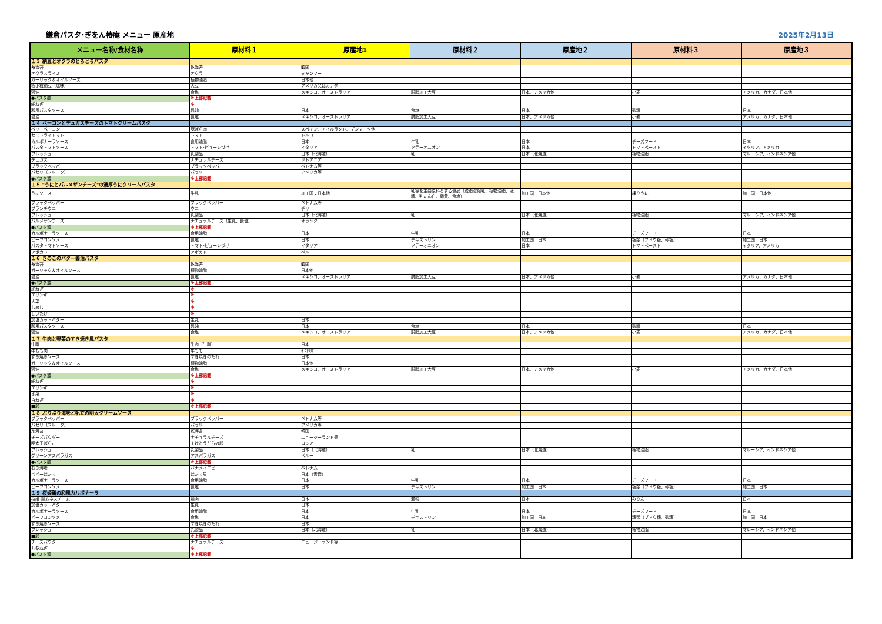鎌倉パスタ･ぎをん椿庵 メニュー 原産地 2025年2月13日
| メニュー名称/食材名称 | 原材料１ | 原産地1 | 原材料２ | 原産地２ | 原材料３ | 原産地３ |
| --- | --- | --- | --- | --- | --- | --- |
| １３ 納豆とオクラのとろとろパスタ | | | | | | |
| 糸海苔 | 乾海苔 | 韓国 | | | | |
| オクラスライス | オクラ | ミャンマー | | | | |
| ガーリック＆オイルソース | 植物油脂 | 日本他 | | | | |
| 極小粒納豆（塩味） | 大豆 | アメリカ又はカナダ | | | | |
| 醤油 | 食塩 | メキシコ、オーストラリア | 脱脂加工大豆 | 日本、アメリカ他 | 小麦 | アメリカ、カナダ、日本他 |
| ●パスタ麺 | ※上部記載 | | | | | |
| 細ねぎ | ※ | | | | | |
| 和風パスタソース | 醤油 | 日本 | 食塩 | 日本 | 砂糖 | 日本 |
| 醤油 | 食塩 | メキシコ、オーストラリア | 脱脂加工大豆 | 日本、アメリカ他 | 小麦 | アメリカ、カナダ、日本他 |
| １４ ベーコンとデュガスチーズのトマトクリームパスタ | | | | | | |
| ベリーベーコン | 豚ばら肉 | スペイン、アイルランド、デンマーク他 | | | | |
| セミドライトマト | トマト | トルコ | | | | |
| カルボナーラソース | 食用油脂 | 日本 | 牛乳 | 日本 | チーズフード | 日本 |
| パスタトマトソース | トマト･ピューレづけ | イタリア | ソテーオニオン | 日本 | トマトペースト | イタリア、アメリカ |
| フレッシュ | 乳製品 | 日本（北海道） | 乳 | 日本（北海道） | 植物油脂 | マレーシア、インドネシア他 |
| デュガス | ナチュラルチーズ | リトアニア | | | | |
| ブラックペッパー | ブラックペッパー | ベトナム等 | | | | |
| パセリ（フレーク） | パセリ | アメリカ等 | | | | |
| ●パスタ麺 | ※上部記載 | | | | | |
| １５ "うにとパルメザンチーズ"の濃厚うにクリームパスタ | | | | | | |
| うにソース | 牛乳 | 加工国：日本他 | 乳等を主要原料とする食品（脱脂濃縮乳、植物油脂、液糖、乳たん白、卵黄、食塩） | 加工国：日本他 | 練りうに | 加工国：日本他 |
| ブラックペッパー | ブラックペッパー | ベトナム等 | | | | |
| ブランチウニ | ウニ | チリ | | | | |
| フレッシュ | 乳製品 | 日本（北海道） | 乳 | 日本（北海道） | 植物油脂 | マレーシア、インドネシア他 |
| パルメザンチーズ | ナチュラルチーズ（生乳、食塩） | オランダ | | | | |
| ●パスタ麺 | ※上部記載 | | | | | |
| カルボナーラソース | 食用油脂 | 日本 | 牛乳 | 日本 | チーズフード | 日本 |
| ビーフコンソメ | 食塩 | 日本 | デキストリン | 加工国：日本 | 糖類（ブドウ糖、砂糖） | 加工国：日本 |
| パスタトマトソース | トマト･ピューレづけ | イタリア | ソテーオニオン | 日本 | トマトペースト | イタリア、アメリカ |
| アボカド | アボカド | ペルー | | | | |
| １６ きのこのバター醤油パスタ | | | | | | |
| 糸海苔 | 乾海苔 | 韓国 | | | | |
| ガーリック＆オイルソース | 植物油脂 | 日本他 | | | | |
| 醤油 | 食塩 | メキシコ、オーストラリア | 脱脂加工大豆 | 日本、アメリカ他 | 小麦 | アメリカ、カナダ、日本他 |
| ●パスタ麺 | ※上部記載 | | | | | |
| 細ねぎ | ※ | | | | | |
| エリンギ | ※ | | | | | |
| 大葉 | ※ | | | | | |
| しめじ | ※ | | | | | |
| しいたけ | ※ | | | | | |
| 加塩カットバター | 生乳 | 日本 | | | | |
| 和風パスタソース | 醤油 | 日本 | 食塩 | 日本 | 砂糖 | 日本 |
| 醤油 | 食塩 | メキシコ、オーストラリア | 脱脂加工大豆 | 日本、アメリカ他 | 小麦 | アメリカ、カナダ、日本他 |
| １７ 牛肉と野菜のすき焼き風パスタ | | | | | | |
| 牛脂 | 牛肉（牛脂） | 日本 | | | | |
| 牛もも肉 | 牛もも | ｵｰｽﾄﾗﾘｱ | | | | |
| すき焼きソース | すき焼きのたれ | 日本 | | | | |
| ガーリック＆オイルソース | 植物油脂 | 日本他 | | | | |
| 醤油 | 食塩 | メキシコ、オーストラリア | 脱脂加工大豆 | 日本、アメリカ他 | 小麦 | アメリカ、カナダ、日本他 |
| ●パスタ麺 | ※上部記載 | | | | | |
| 細ねぎ | ※ | | | | | |
| エリンギ | ※ | | | | | |
| 水菜 | ※ | | | | | |
| 白ねぎ | ※ | | | | | |
| ■卵 | ※上部記載 | | | | | |
| １８ ぷりぷり海老と帆立の明太クリームソース | | | | | | |
| ブラックペッパー | ブラックペッパー | ベトナム等 | | | | |
| パセリ（フレーク） | パセリ | アメリカ等 | | | | |
| 糸海苔 | 乾海苔 | 韓国 | | | | |
| チーズパウダー | ナチュラルチーズ | ニュージーランド等 | | | | |
| 明太子ばらこ | すけとうだらの卵 | ロシア | | | | |
| フレッシュ | 乳製品 | 日本（北海道） | 乳 | 日本（北海道） | 植物油脂 | マレーシア、インドネシア他 |
| グリーンアスパラガス | アスパラガス | ペルー | | | | |
| ●パスタ麺 | ※上部記載 | | | | | |
| むき海老 | バナメイエビ | ベトナム | | | | |
| ベビーほたて | ほたて貝 | 日本（青森） | | | | |
| カルボナーラソース | 食用油脂 | 日本 | 牛乳 | 日本 | チーズフード | 日本 |
| ビーフコンソメ | 食塩 | 日本 | デキストリン | 加工国：日本 | 糖類（ブドウ糖、砂糖） | 加工国：日本 |
| １９ 桜姫鶏の和風カルボナーラ | | | | | | |
| 桜姫･鶏ムネスチーム | 鶏肉 | 日本 | 澱粉 | 日本 | みりん | 日本 |
| 加塩カットバター | 生乳 | 日本 | | | | |
| カルボナーラソース | 食用油脂 | 日本 | 牛乳 | 日本 | チーズフード | 日本 |
| ビーフコンソメ | 食塩 | 日本 | デキストリン | 加工国：日本 | 糖類（ブドウ糖、砂糖） | 加工国：日本 |
| すき焼きソース | すき焼きのたれ | 日本 | | | | |
| フレッシュ | 乳製品 | 日本（北海道） | 乳 | 日本（北海道） | 植物油脂 | マレーシア、インドネシア他 |
| ■卵 | ※上部記載 | | | | | |
| チーズパウダー | ナチュラルチーズ | ニュージーランド等 | | | | |
| 九条ねぎ | ※ | | | | | |
| ●パスタ麺 | ※上部記載 | | | | | |